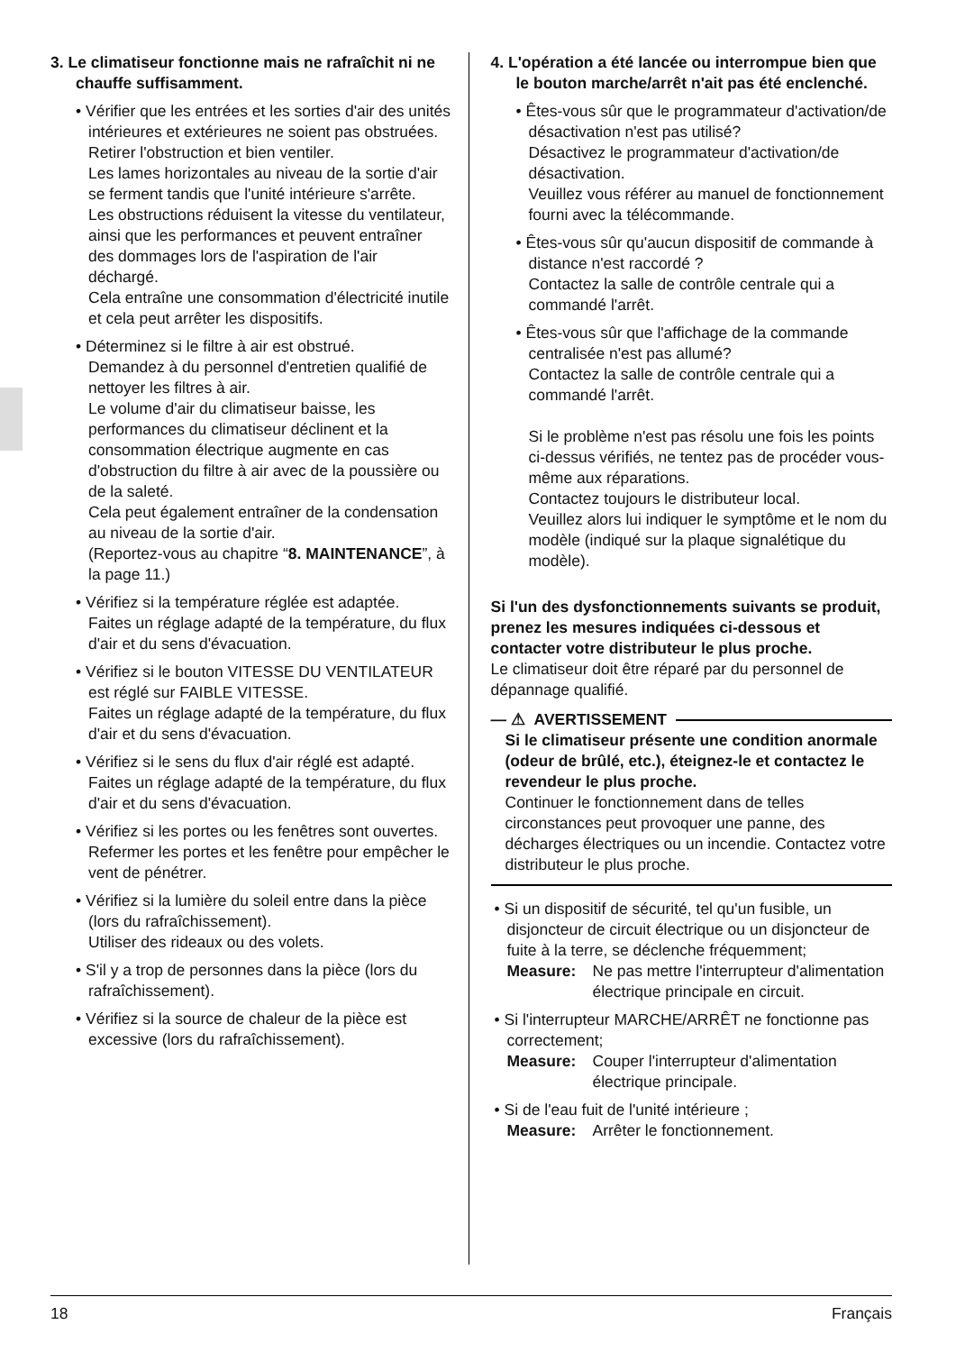3. Le climatiseur fonctionne mais ne rafraîchit ni ne chauffe suffisamment.
• Vérifier que les entrées et les sorties d'air des unités intérieures et extérieures ne soient pas obstruées.
Retirer l'obstruction et bien ventiler.
Les lames horizontales au niveau de la sortie d'air se ferment tandis que l'unité intérieure s'arrête.
Les obstructions réduisent la vitesse du ventilateur, ainsi que les performances et peuvent entraîner des dommages lors de l'aspiration de l'air déchargé.
Cela entraîne une consommation d'électricité inutile et cela peut arrêter les dispositifs.
• Déterminez si le filtre à air est obstrué.
Demandez à du personnel d'entretien qualifié de nettoyer les filtres à air.
Le volume d'air du climatiseur baisse, les performances du climatiseur déclinent et la consommation électrique augmente en cas d'obstruction du filtre à air avec de la poussière ou de la saleté.
Cela peut également entraîner de la condensation au niveau de la sortie d'air.
(Reportez-vous au chapitre “8. MAINTENANCE”, à la page 11.)
• Vérifiez si la température réglée est adaptée.
Faites un réglage adapté de la température, du flux d'air et du sens d'évacuation.
• Vérifiez si le bouton VITESSE DU VENTILATEUR est réglé sur FAIBLE VITESSE.
Faites un réglage adapté de la température, du flux d'air et du sens d'évacuation.
• Vérifiez si le sens du flux d'air réglé est adapté.
Faites un réglage adapté de la température, du flux d'air et du sens d'évacuation.
• Vérifiez si les portes ou les fenêtres sont ouvertes.
Refermer les portes et les fenêtre pour empêcher le vent de pénétrer.
• Vérifiez si la lumière du soleil entre dans la pièce (lors du rafraîchissement).
Utiliser des rideaux ou des volets.
• S'il y a trop de personnes dans la pièce (lors du rafraîchissement).
• Vérifiez si la source de chaleur de la pièce est excessive (lors du rafraîchissement).
4. L'opération a été lancée ou interrompue bien que le bouton marche/arrêt n'ait pas été enclenché.
• Êtes-vous sûr que le programmateur d'activation/de désactivation n'est pas utilisé?
Désactivez le programmateur d'activation/de désactivation.
Veuillez vous référer au manuel de fonctionnement fourni avec la télécommande.
• Êtes-vous sûr qu'aucun dispositif de commande à distance n'est raccordé ?
Contactez la salle de contrôle centrale qui a commandé l'arrêt.
• Êtes-vous sûr que l'affichage de la commande centralisée n'est pas allumé?
Contactez la salle de contrôle centrale qui a commandé l'arrêt.
Si le problème n'est pas résolu une fois les points ci-dessus vérifiés, ne tentez pas de procéder vous-même aux réparations.
Contactez toujours le distributeur local.
Veuillez alors lui indiquer le symptôme et le nom du modèle (indiqué sur la plaque signalétique du modèle).
Si l'un des dysfonctionnements suivants se produit, prenez les mesures indiquées ci-dessous et contacter votre distributeur le plus proche.
Le climatiseur doit être réparé par du personnel de dépannage qualifié.
— ⚠ AVERTISSEMENT
Si le climatiseur présente une condition anormale (odeur de brûlé, etc.), éteignez-le et contactez le revendeur le plus proche.
Continuer le fonctionnement dans de telles circonstances peut provoquer une panne, des décharges électriques ou un incendie. Contactez votre distributeur le plus proche.
• Si un dispositif de sécurité, tel qu'un fusible, un disjoncteur de circuit électrique ou un disjoncteur de fuite à la terre, se déclenche fréquemment;
Measure: Ne pas mettre l'interrupteur d'alimentation électrique principale en circuit.
• Si l'interrupteur MARCHE/ARRÊT ne fonctionne pas correctement;
Measure: Couper l'interrupteur d'alimentation électrique principale.
• Si de l'eau fuit de l'unité intérieure ;
Measure: Arrêter le fonctionnement.
18 Français